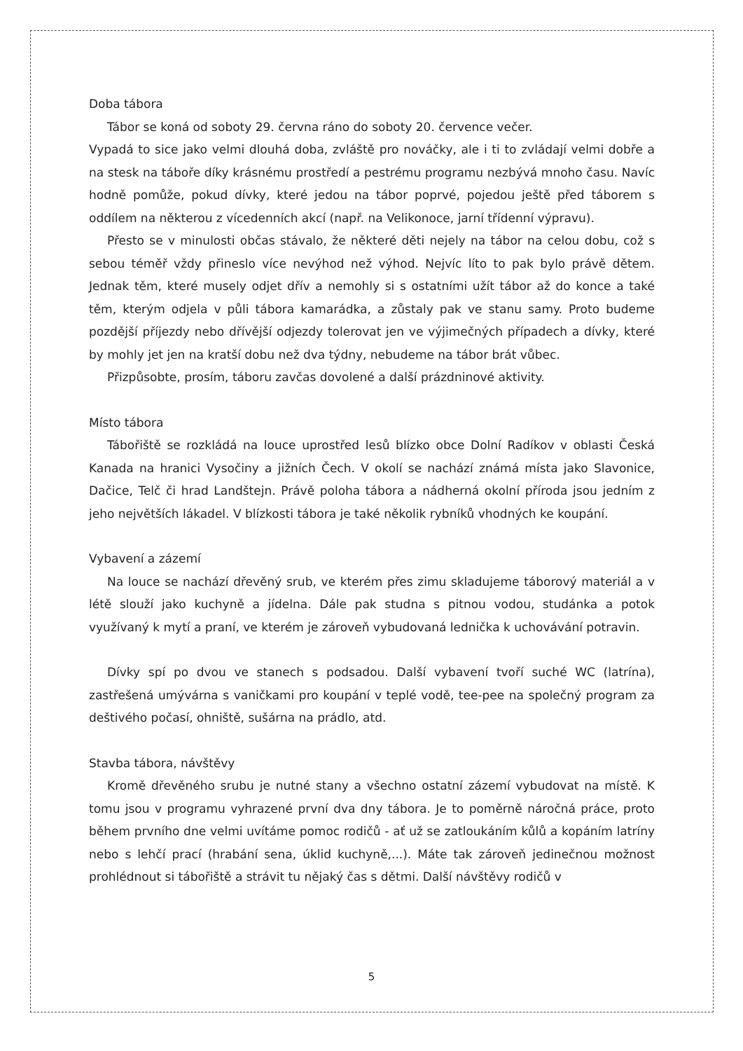Doba tábora
Tábor se koná od soboty 29. června ráno do soboty 20. července večer.
Vypadá to sice jako velmi dlouhá doba, zvláště pro nováčky, ale i ti to zvládají velmi dobře a na stesk na táboře díky krásnému prostředí a pestrému programu nezbývá mnoho času. Navíc hodně pomůže, pokud dívky, které jedou na tábor poprvé, pojedou ještě před táborem s oddílem na některou z vícedenních akcí (např. na Velikonoce, jarní třídenní výpravu).
Přesto se v minulosti občas stávalo, že některé děti nejely na tábor na celou dobu, což s sebou téměř vždy přineslo více nevýhod než výhod. Nejvíc líto to pak bylo právě dětem. Jednak těm, které musely odjet dřív a nemohly si s ostatními užít tábor až do konce a také těm, kterým odjela v půli tábora kamarádka, a zůstaly pak ve stanu samy. Proto budeme pozdější příjezdy nebo dřívější odjezdy tolerovat jen ve výjimečných případech a dívky, které by mohly jet jen na kratší dobu než dva týdny, nebudeme na tábor brát vůbec.
Přizpůsobte, prosím, táboru zavčas dovolené a další prázdninové aktivity.
Místo tábora
Tábořiště se rozkládá na louce uprostřed lesů blízko obce Dolní Radíkov v oblasti Česká Kanada na hranici Vysočiny a jižních Čech. V okolí se nachází známá místa jako Slavonice, Dačice, Telč či hrad Landštejn. Právě poloha tábora a nádherná okolní příroda jsou jedním z jeho největších lákadel. V blízkosti tábora je také několik rybníků vhodných ke koupání.
Vybavení a zázemí
Na louce se nachází dřevěný srub, ve kterém přes zimu skladujeme táborový materiál a v létě slouží jako kuchyně a jídelna. Dále pak studna s pitnou vodou, studánka a potok využívaný k mytí a praní, ve kterém je zároveň vybudovaná lednička k uchovávání potravin.
Dívky spí po dvou ve stanech s podsadou. Další vybavení tvoří suché WC (latrína), zastřešená umývárna s vaničkami pro koupání v teplé vodě, tee-pee na společný program za deštivého počasí, ohniště, sušárna na prádlo, atd.
Stavba tábora, návštěvy
Kromě dřevěného srubu je nutné stany a všechno ostatní zázemí vybudovat na místě. K tomu jsou v programu vyhrazené první dva dny tábora. Je to poměrně náročná práce, proto během prvního dne velmi uvítáme pomoc rodičů - ať už se zatloukáním kůlů a kopáním latríny nebo s lehčí prací (hrabání sena, úklid kuchyně,...). Máte tak zároveň jedinečnou možnost prohlédnout si tábořiště a strávit tu nějaký čas s dětmi. Další návštěvy rodičů v
5